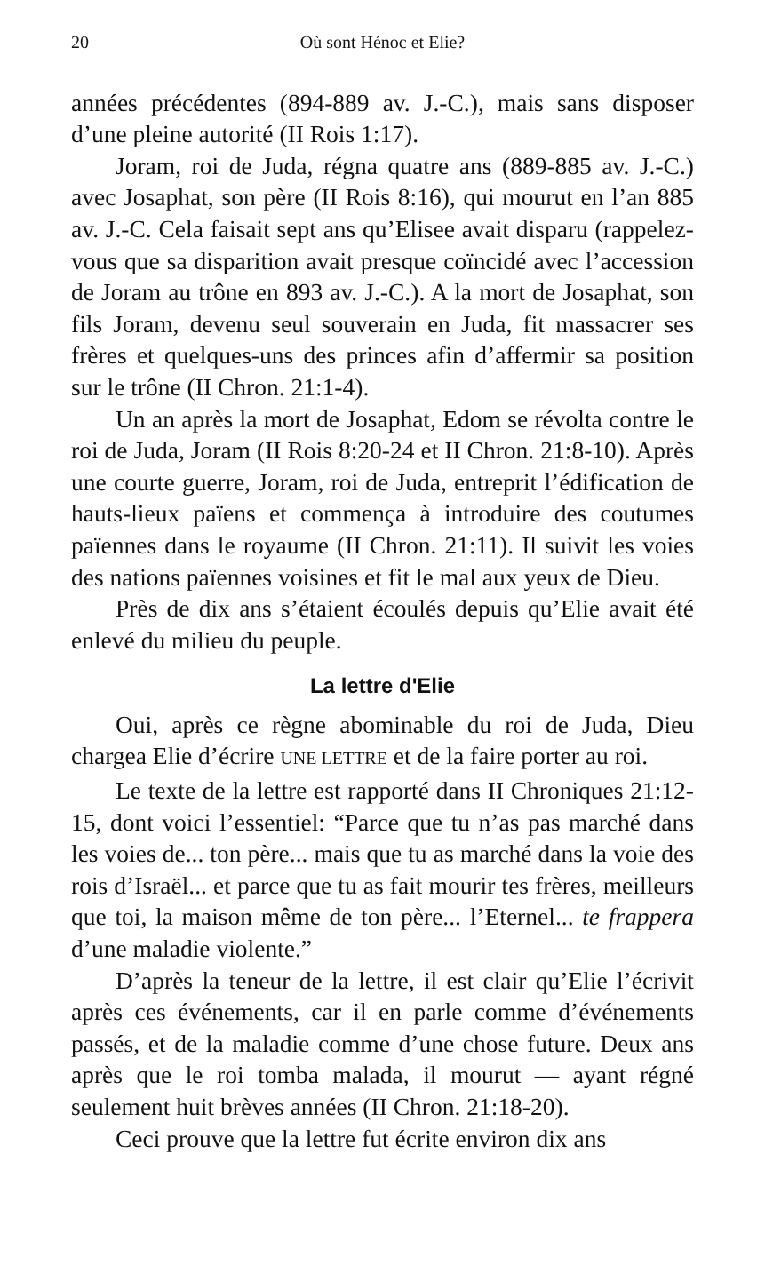20 Où sont Hénoc et Elie?
années précédentes (894-889 av. J.-C.), mais sans disposer d’une pleine autorité (II Rois 1:17).
Joram, roi de Juda, régna quatre ans (889-885 av. J.-C.) avec Josaphat, son père (II Rois 8:16), qui mourut en l’an 885 av. J.-C. Cela faisait sept ans qu’Elisee avait disparu (rappelez-vous que sa disparition avait presque coïncidé avec l’accession de Joram au trône en 893 av. J.-C.). A la mort de Josaphat, son fils Joram, devenu seul souverain en Juda, fit massacrer ses frères et quelques-uns des princes afin d’affermir sa position sur le trône (II Chron. 21:1-4).
Un an après la mort de Josaphat, Edom se révolta contre le roi de Juda, Joram (II Rois 8:20-24 et II Chron. 21:8-10). Après une courte guerre, Joram, roi de Juda, entreprit l’édification de hauts-lieux païens et commença à introduire des coutumes païennes dans le royaume (II Chron. 21:11). Il suivit les voies des nations païennes voisines et fit le mal aux yeux de Dieu.
Près de dix ans s’étaient écoulés depuis qu’Elie avait été enlevé du milieu du peuple.
La lettre d'Elie
Oui, après ce règne abominable du roi de Juda, Dieu chargea Elie d’écrire UNE LETTRE et de la faire porter au roi.
Le texte de la lettre est rapporté dans II Chroniques 21:12-15, dont voici l’essentiel: “Parce que tu n’as pas marché dans les voies de... ton père... mais que tu as marché dans la voie des rois d’Israël... et parce que tu as fait mourir tes frères, meilleurs que toi, la maison même de ton père... l’Eternel... te frappera d’une maladie violente.”
D’après la teneur de la lettre, il est clair qu’Elie l’écrivit après ces événements, car il en parle comme d’événements passés, et de la maladie comme d’une chose future. Deux ans après que le roi tomba malada, il mourut — ayant régné seulement huit brèves années (II Chron. 21:18-20).
Ceci prouve que la lettre fut écrite environ dix ans